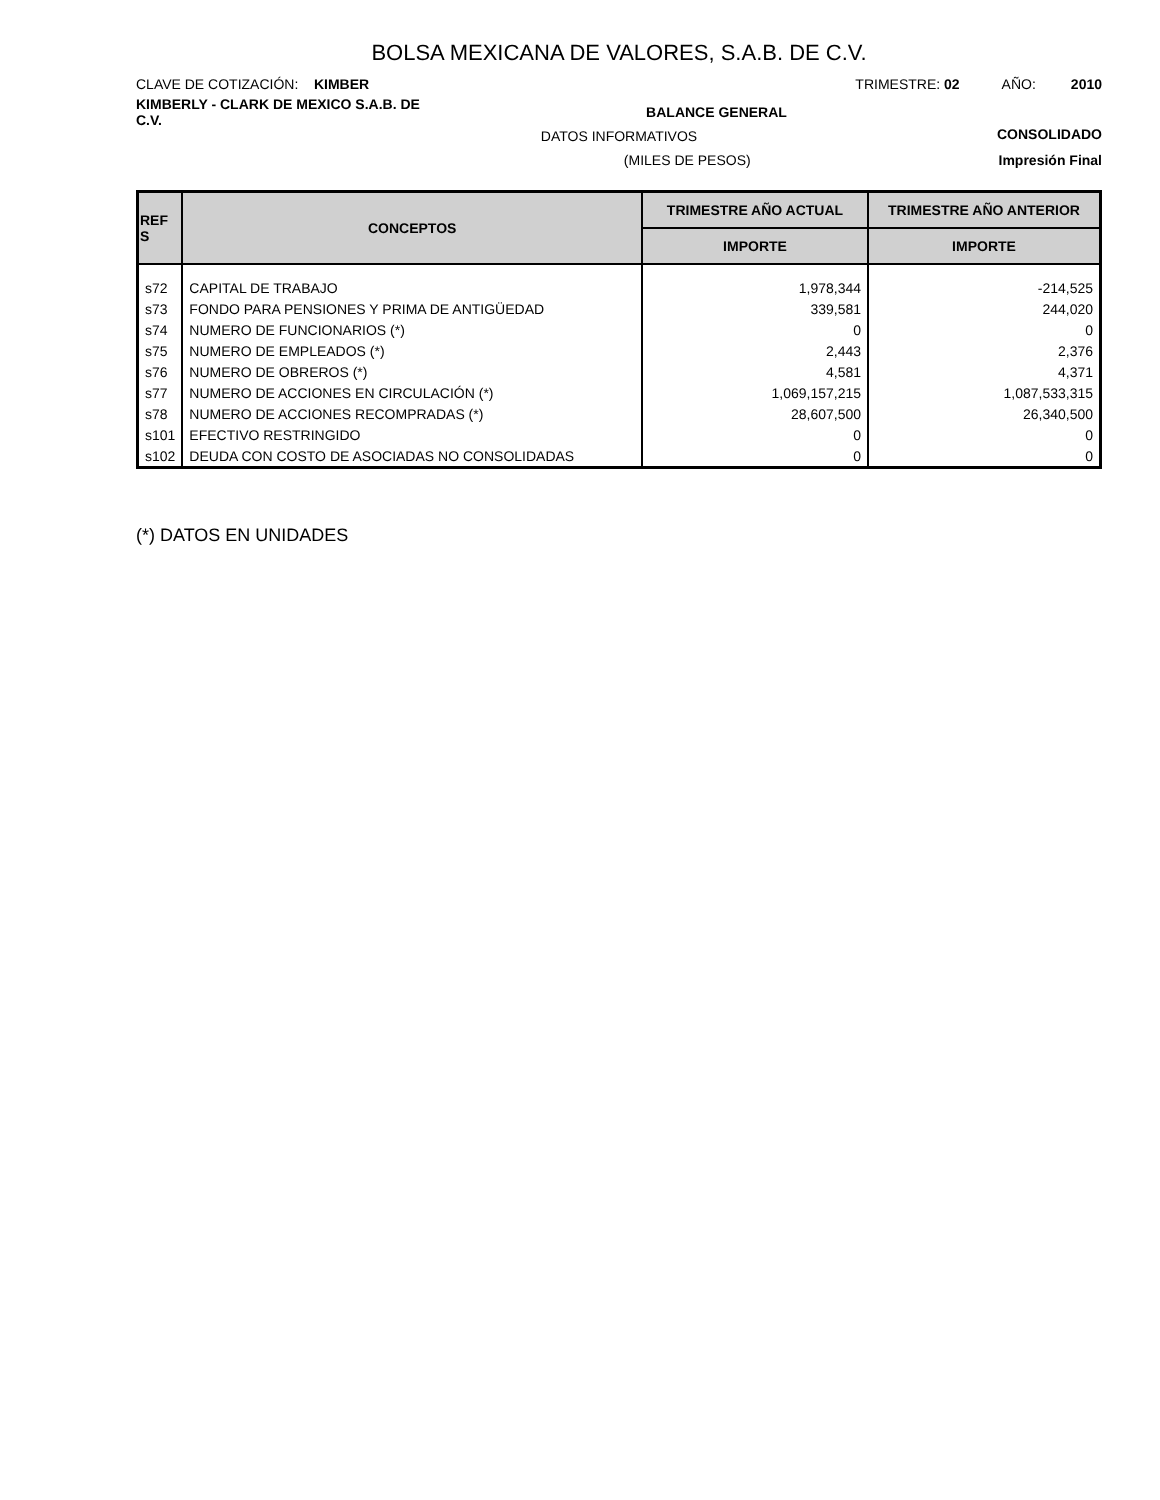BOLSA MEXICANA DE VALORES, S.A.B. DE C.V.
CLAVE DE COTIZACIÓN: KIMBER TRIMESTRE: 02 AÑO: 2010
KIMBERLY - CLARK DE MEXICO S.A.B. DE C.V. BALANCE GENERAL CONSOLIDADO
DATOS INFORMATIVOS
(MILES DE PESOS) Impresión Final
| REF S | CONCEPTOS | TRIMESTRE AÑO ACTUAL | TRIMESTRE AÑO ANTERIOR |
| --- | --- | --- | --- |
| | | IMPORTE | IMPORTE |
| s72 | CAPITAL DE TRABAJO | 1,978,344 | -214,525 |
| s73 | FONDO PARA PENSIONES Y PRIMA DE ANTIGÜEDAD | 339,581 | 244,020 |
| s74 | NUMERO DE FUNCIONARIOS (*) | 0 | 0 |
| s75 | NUMERO DE EMPLEADOS (*) | 2,443 | 2,376 |
| s76 | NUMERO DE OBREROS (*) | 4,581 | 4,371 |
| s77 | NUMERO DE ACCIONES EN CIRCULACIÓN (*) | 1,069,157,215 | 1,087,533,315 |
| s78 | NUMERO DE ACCIONES RECOMPRADAS (*) | 28,607,500 | 26,340,500 |
| s101 | EFECTIVO RESTRINGIDO | 0 | 0 |
| s102 | DEUDA CON COSTO DE ASOCIADAS NO CONSOLIDADAS | 0 | 0 |
(*) DATOS EN UNIDADES